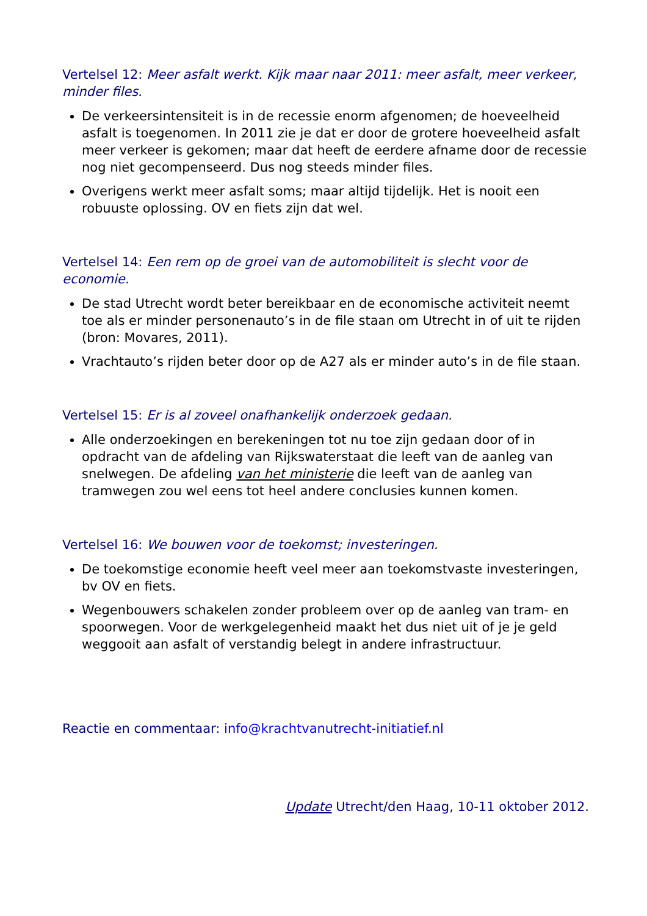Vertelsel 12: Meer asfalt werkt. Kijk maar naar 2011: meer asfalt, meer verkeer, minder files.
De verkeersintensiteit is in de recessie enorm afgenomen; de hoeveelheid asfalt is toegenomen. In 2011 zie je dat er door de grotere hoeveelheid asfalt meer verkeer is gekomen; maar dat heeft de eerdere afname door de recessie nog niet gecompenseerd. Dus nog steeds minder files.
Overigens werkt meer asfalt soms; maar altijd tijdelijk. Het is nooit een robuuste oplossing. OV en fiets zijn dat wel.
Vertelsel 14: Een rem op de groei van de automobiliteit is slecht voor de economie.
De stad Utrecht wordt beter bereikbaar en de economische activiteit neemt toe als er minder personenauto’s in de file staan om Utrecht in of uit te rijden (bron: Movares, 2011).
Vrachtauto’s rijden beter door op de A27 als er minder auto’s in de file staan.
Vertelsel 15: Er is al zoveel onafhankelijk onderzoek gedaan.
Alle onderzoekingen en berekeningen tot nu toe zijn gedaan door of in opdracht van de afdeling van Rijkswaterstaat die leeft van de aanleg van snelwegen. De afdeling van het ministerie die leeft van de aanleg van tramwegen zou wel eens tot heel andere conclusies kunnen komen.
Vertelsel 16: We bouwen voor de toekomst; investeringen.
De toekomstige economie heeft veel meer aan toekomstvaste investeringen, bv OV en fiets.
Wegenbouwers schakelen zonder probleem over op de aanleg van tram- en spoorwegen. Voor de werkgelegenheid maakt het dus niet uit of je je geld weggooit aan asfalt of verstandig belegt in andere infrastructuur.
Reactie en commentaar: info@krachtvanutrecht-initiatief.nl
Update Utrecht/den Haag, 10-11 oktober 2012.